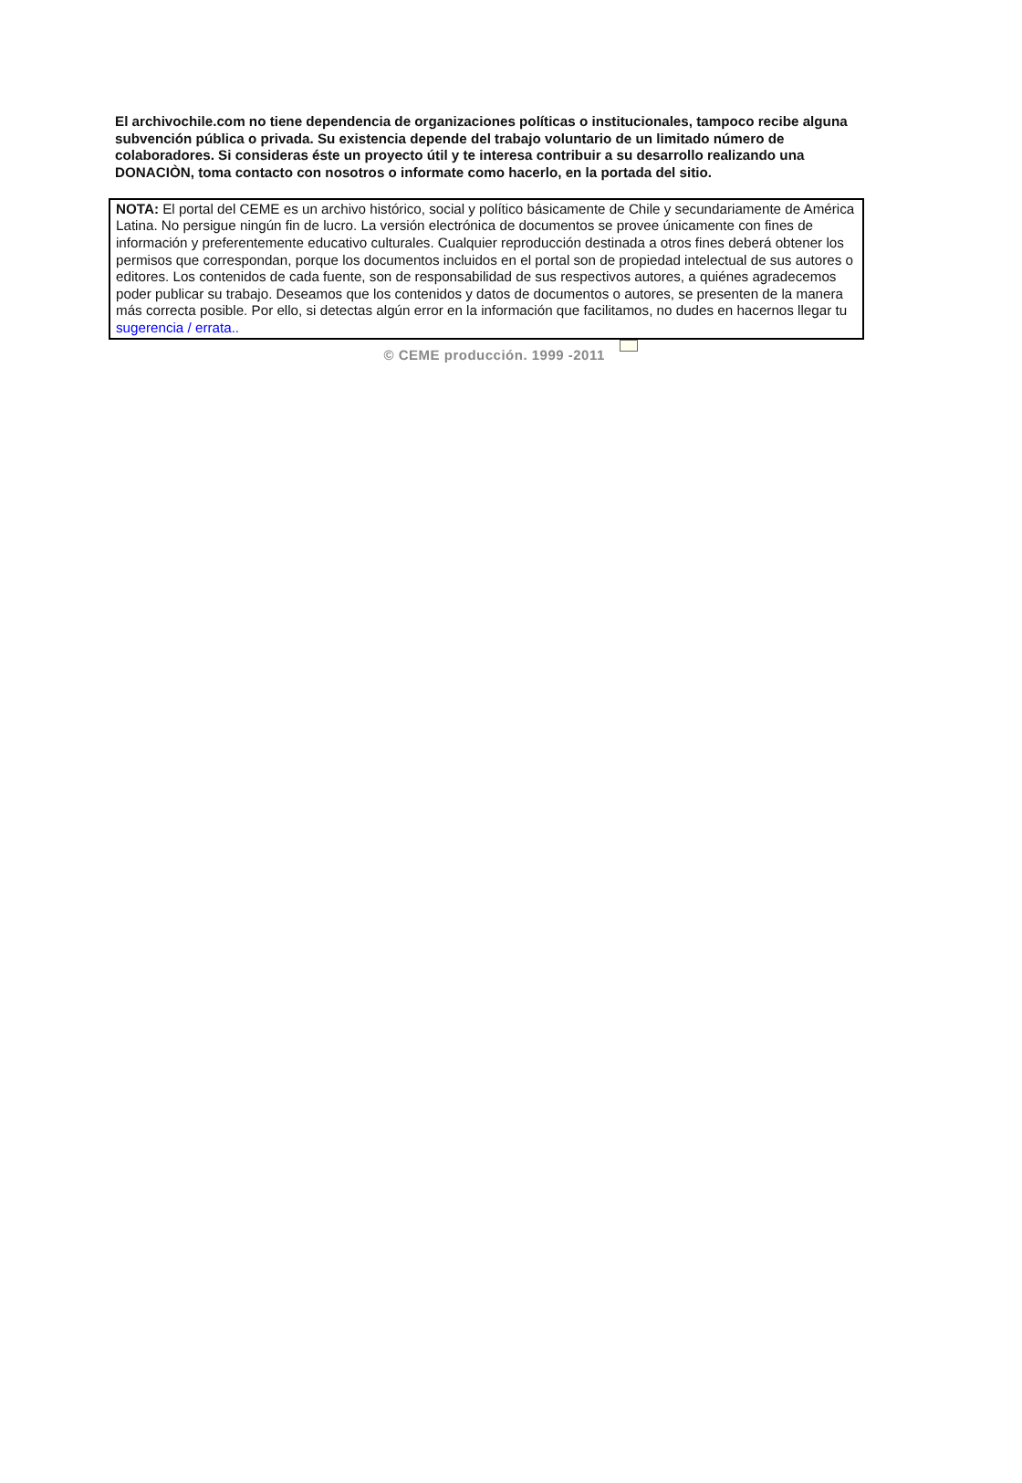El archivochile.com no tiene dependencia de organizaciones políticas o institucionales, tampoco recibe alguna subvención pública o privada. Su existencia depende del trabajo voluntario de un limitado número de colaboradores. Si consideras éste un proyecto útil y te interesa contribuir a su desarrollo realizando una DONACIÒN, toma contacto con nosotros o informate como hacerlo, en la portada del sitio.
NOTA: El portal del CEME es un archivo histórico, social y político básicamente de Chile y secundariamente de América Latina. No persigue ningún fin de lucro. La versión electrónica de documentos se provee únicamente con fines de información y preferentemente educativo culturales. Cualquier reproducción destinada a otros fines deberá obtener los permisos que correspondan, porque los documentos incluidos en el portal son de propiedad intelectual de sus autores o editores. Los contenidos de cada fuente, son de responsabilidad de sus respectivos autores, a quiénes agradecemos poder publicar su trabajo. Deseamos que los contenidos y datos de documentos o autores, se presenten de la manera más correcta posible. Por ello, si detectas algún error en la información que facilitamos, no dudes en hacernos llegar tu sugerencia / errata..
© CEME producción. 1999 -2011